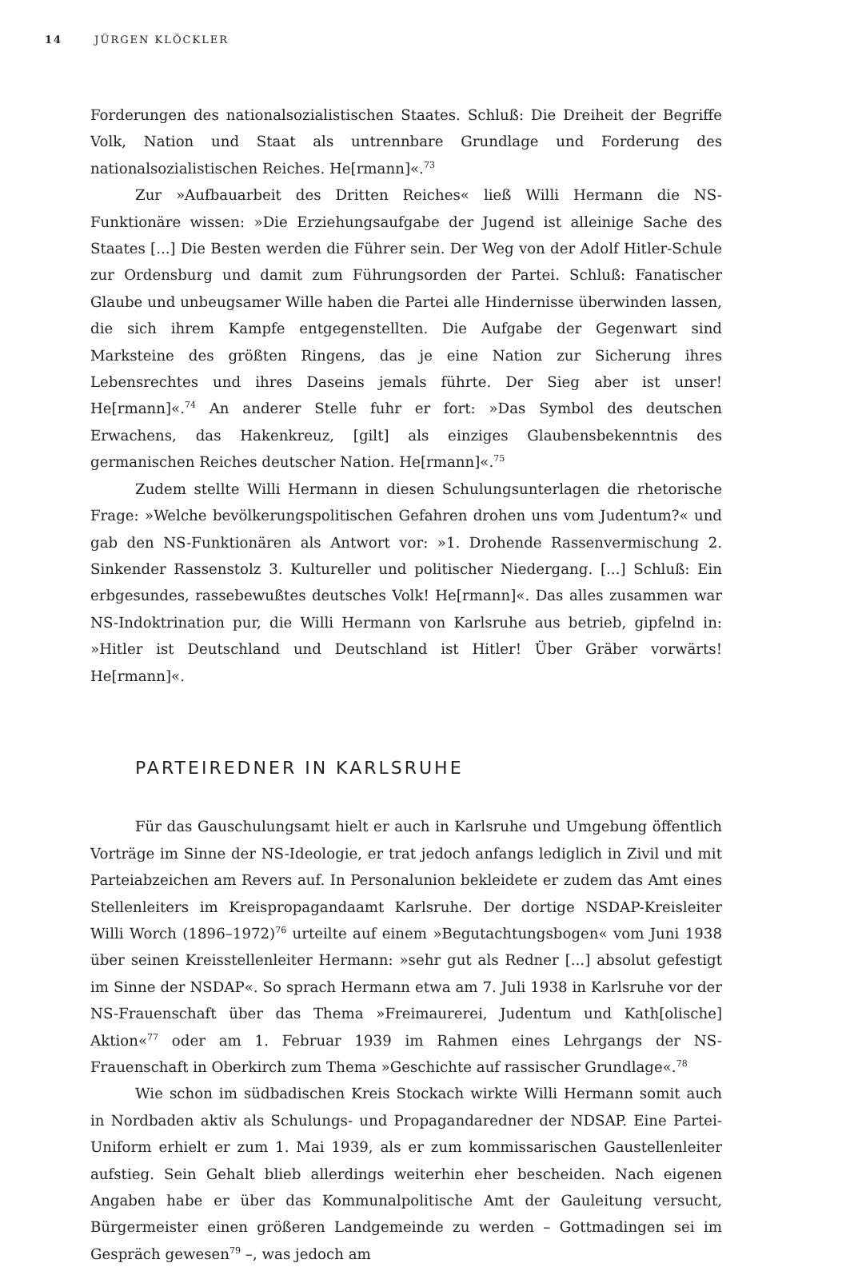14 JÜRGEN KLÖCKLER
Forderungen des nationalsozialistischen Staates. Schluß: Die Dreiheit der Begriffe Volk, Nation und Staat als untrennbare Grundlage und Forderung des nationalsozialistischen Reiches. He[rmann]«.<sup>73</sup>
Zur »Aufbauarbeit des Dritten Reiches« ließ Willi Hermann die NS-Funktionäre wissen: »Die Erziehungsaufgabe der Jugend ist alleinige Sache des Staates [...] Die Besten werden die Führer sein. Der Weg von der Adolf Hitler-Schule zur Ordensburg und damit zum Führungsorden der Partei. Schluß: Fanatischer Glaube und unbeugsamer Wille haben die Partei alle Hindernisse überwinden lassen, die sich ihrem Kampfe entgegenstellten. Die Aufgabe der Gegenwart sind Marksteine des größten Ringens, das je eine Nation zur Sicherung ihres Lebensrechtes und ihres Daseins jemals führte. Der Sieg aber ist unser! He[rmann]«.<sup>74</sup> An anderer Stelle fuhr er fort: »Das Symbol des deutschen Erwachens, das Hakenkreuz, [gilt] als einziges Glaubensbekenntnis des germanischen Reiches deutscher Nation. He[rmann]«.<sup>75</sup>
Zudem stellte Willi Hermann in diesen Schulungsunterlagen die rhetorische Frage: »Welche bevölkerungspolitischen Gefahren drohen uns vom Judentum?« und gab den NS-Funktionären als Antwort vor: »1. Drohende Rassenvermischung 2. Sinkender Rassenstolz 3. Kultureller und politischer Niedergang. [...] Schluß: Ein erbgesundes, rassebewußtes deutsches Volk! He[rmann]«. Das alles zusammen war NS-Indoktrination pur, die Willi Hermann von Karlsruhe aus betrieb, gipfelnd in: »Hitler ist Deutschland und Deutschland ist Hitler! Über Gräber vorwärts! He[rmann]«.
PARTEIREDNER IN KARLSRUHE
Für das Gauschulungsamt hielt er auch in Karlsruhe und Umgebung öffentlich Vorträge im Sinne der NS-Ideologie, er trat jedoch anfangs lediglich in Zivil und mit Parteiabzeichen am Revers auf. In Personalunion bekleidete er zudem das Amt eines Stellenleiters im Kreispropagandaamt Karlsruhe. Der dortige NSDAP-Kreisleiter Willi Worch (1896–1972)<sup>76</sup> urteilte auf einem »Begutachtungsbogen« vom Juni 1938 über seinen Kreisstellenleiter Hermann: »sehr gut als Redner [...] absolut gefestigt im Sinne der NSDAP«. So sprach Hermann etwa am 7. Juli 1938 in Karlsruhe vor der NS-Frauenschaft über das Thema »Freimaurerei, Judentum und Kath[olische] Aktion«<sup>77</sup> oder am 1. Februar 1939 im Rahmen eines Lehrgangs der NS-Frauenschaft in Oberkirch zum Thema »Geschichte auf rassischer Grundlage«.<sup>78</sup>
Wie schon im südbadischen Kreis Stockach wirkte Willi Hermann somit auch in Nordbaden aktiv als Schulungs- und Propagandaredner der NDSAP. Eine Partei-Uniform erhielt er zum 1. Mai 1939, als er zum kommissarischen Gaustellenleiter aufstieg. Sein Gehalt blieb allerdings weiterhin eher bescheiden. Nach eigenen Angaben habe er über das Kommunalpolitische Amt der Gauleitung versucht, Bürgermeister einen größeren Landgemeinde zu werden – Gottmadingen sei im Gespräch gewesen<sup>79</sup> –, was jedoch am